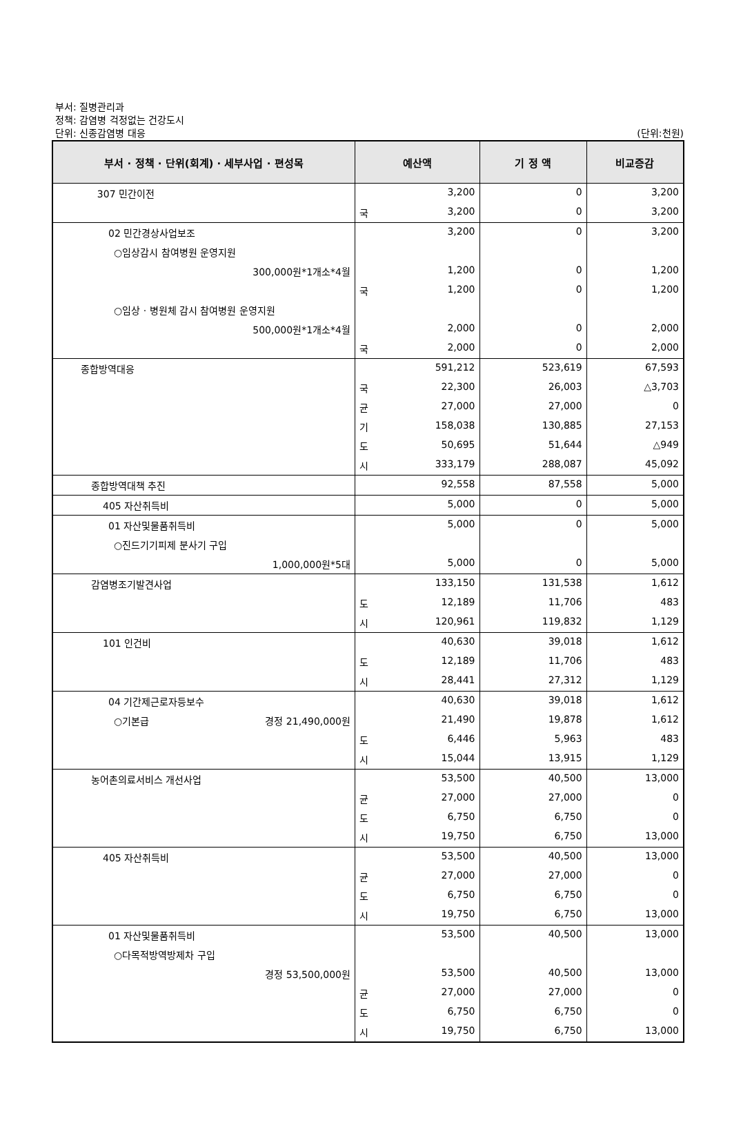부서: 질병관리과
정책: 감염병 걱정없는 건강도시
단위: 신종감염병 대응
(단위:천원)
| 부서 · 정책 · 단위(회계) · 세부사업 · 편성목 | 예산액 | | 기 정 액 | 비교증감 |
| --- | --- | --- | --- | --- |
| 307 민간이전 | | 3,200 | 0 | 3,200 |
| | 국 | 3,200 | 0 | 3,200 |
| 02 민간경상사업보조 | | 3,200 | 0 | 3,200 |
| ○임상감시 참여병원 운영지원 | | | | |
| 300,000원*1개소*4월 | | 1,200 | 0 | 1,200 |
| | 국 | 1,200 | 0 | 1,200 |
| ○임상 · 병원체 감시 참여병원 운영지원 | | | | |
| 500,000원*1개소*4월 | | 2,000 | 0 | 2,000 |
| | 국 | 2,000 | 0 | 2,000 |
| 종합방역대응 | | 591,212 | 523,619 | 67,593 |
| | 국 | 22,300 | 26,003 | △3,703 |
| | 균 | 27,000 | 27,000 | 0 |
| | 기 | 158,038 | 130,885 | 27,153 |
| | 도 | 50,695 | 51,644 | △949 |
| | 시 | 333,179 | 288,087 | 45,092 |
| 종합방역대책 추진 | | 92,558 | 87,558 | 5,000 |
| 405 자산취득비 | | 5,000 | 0 | 5,000 |
| 01 자산및물품취득비 | | 5,000 | 0 | 5,000 |
| ○진드기기피제 분사기 구입 | | | | |
| 1,000,000원*5대 | | 5,000 | 0 | 5,000 |
| 감염병조기발견사업 | | 133,150 | 131,538 | 1,612 |
| | 도 | 12,189 | 11,706 | 483 |
| | 시 | 120,961 | 119,832 | 1,129 |
| 101 인건비 | | 40,630 | 39,018 | 1,612 |
| | 도 | 12,189 | 11,706 | 483 |
| | 시 | 28,441 | 27,312 | 1,129 |
| 04 기간제근로자등보수 | | 40,630 | 39,018 | 1,612 |
| ○기본급 경정 21,490,000원 | | 21,490 | 19,878 | 1,612 |
| | 도 | 6,446 | 5,963 | 483 |
| | 시 | 15,044 | 13,915 | 1,129 |
| 농어촌의료서비스 개선사업 | | 53,500 | 40,500 | 13,000 |
| | 균 | 27,000 | 27,000 | 0 |
| | 도 | 6,750 | 6,750 | 0 |
| | 시 | 19,750 | 6,750 | 13,000 |
| 405 자산취득비 | | 53,500 | 40,500 | 13,000 |
| | 균 | 27,000 | 27,000 | 0 |
| | 도 | 6,750 | 6,750 | 0 |
| | 시 | 19,750 | 6,750 | 13,000 |
| 01 자산및물품취득비 | | 53,500 | 40,500 | 13,000 |
| ○다목적방역방제차 구입 | | | | |
| 경정 53,500,000원 | | 53,500 | 40,500 | 13,000 |
| | 균 | 27,000 | 27,000 | 0 |
| | 도 | 6,750 | 6,750 | 0 |
| | 시 | 19,750 | 6,750 | 13,000 |